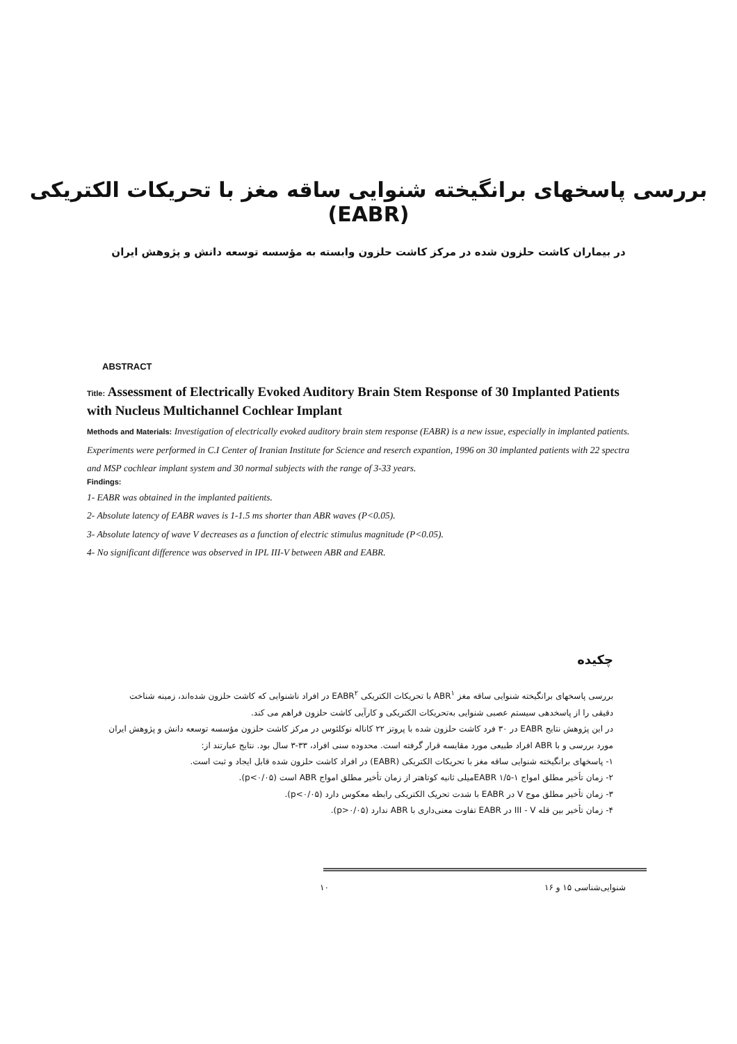بررسی پاسخهای برانگیخته شنوایی ساقه مغز با تحریکات الکتریکی (EABR)
در بیماران کاشت حلزون شده در مرکز کاشت حلزون وابسته به مؤسسه توسعه دانش و پژوهش ایران
ABSTRACT
Title: Assessment of Electrically Evoked Auditory Brain Stem Response of 30 Implanted Patients with Nucleus Multichannel Cochlear Implant
Methods and Materials: Investigation of electrically evoked auditory brain stem response (EABR) is a new issue, especially in implanted patients. Experiments were performed in C.I Center of Iranian Institute for Science and reserch expantion, 1996 on 30 implanted patients with 22 spectra and MSP cochlear implant system and 30 normal subjects with the range of 3-33 years.
Findings:
1- EABR was obtained in the implanted paitients.
2- Absolute latency of EABR waves is 1-1.5 ms shorter than ABR waves (P<0.05).
3- Absolute latency of wave V decreases as a function of electric stimulus magnitude (P<0.05).
4- No significant difference was observed in IPL III-V between ABR and EABR.
چکیده
بررسی پاسخهای برانگیخته شنوایی ساقه مغز ABR<sup>۱</sup> با تحریکات الکتریکی EABR<sup>۲</sup> در افراد ناشنوایی که کاشت حلزون شده‌اند، زمینه شناخت دقیقی را از پاسخدهی سیستم عصبی شنوایی به‌تحریکات الکتریکی و کارآیی کاشت حلزون فراهم می کند.
در این پژوهش نتایج EABR در ۳۰ فرد کاشت حلزون شده با پروتز ۲۲ کاناله نوکلئوس در مرکز کاشت حلزون مؤسسه توسعه دانش و پژوهش ایران مورد بررسی و با ABR افراد طبیعی مورد مقایسه قرار گرفته است. محدوده سنی افراد، ۳۳-۳ سال بود. نتایج عبارتند از:
۱- پاسخهای برانگیخته شنوایی ساقه مغز با تحریکات الکتریکی (EABR) در افراد کاشت حلزون شده قابل ایجاد و ثبت است.
۲- زمان تأخیر مطلق امواج EABR ۱/۵-۱میلی ثانیه کوتاهتر از زمان تأخیر مطلق امواج ABR است (p<۰/۰۵).
۳- زمان تأخیر مطلق موج V در EABR با شدت تحریک الکتریکی رابطه معکوس دارد (p<۰/۰۵).
۴- زمان تأخیر بین قله III - V در EABR تفاوت معنی‌داری با ABR ندارد (p>۰/۰۵).
شنوایی‌شناسی ۱۵ و ۱۶ ۱۰